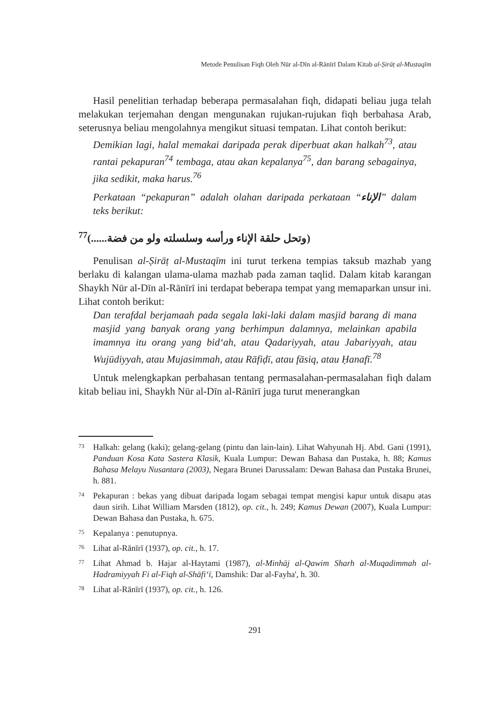Metode Penulisan Fiqh Oleh Nūr al-Dīn al-Rānīrī Dalam Kitab al-Ṣirāṭ al-Mustaqīm
Hasil penelitian terhadap beberapa permasalahan fiqh, didapati beliau juga telah melakukan terjemahan dengan mengunakan rujukan-rujukan fiqh berbahasa Arab, seterusnya beliau mengolahnya mengikut situasi tempatan. Lihat contoh berikut:
Demikian lagi, halal memakai daripada perak diperbuat akan halkah<sup>73</sup>, atau rantai pekapuran<sup>74</sup> tembaga, atau akan kepalanya<sup>75</sup>, dan barang sebagainya, jika sedikit, maka harus.<sup>76</sup>
Perkataan “pekapuran” adalah olahan daripada perkataan “الإناء” dalam teks berikut:
(وتحل حلقة الإناء ورأسه وسلسلته ولو من فضة......)<sup>77</sup>
Penulisan al-Ṣirāṭ al-Mustaqīm ini turut terkena tempias taksub mazhab yang berlaku di kalangan ulama-ulama mazhab pada zaman taqlid. Dalam kitab karangan Shaykh Nūr al-Dīn al-Rānīrī ini terdapat beberapa tempat yang memaparkan unsur ini. Lihat contoh berikut:
Dan terafdal berjamaah pada segala laki-laki dalam masjid barang di mana masjid yang banyak orang yang berhimpun dalamnya, melainkan apabila imamnya itu orang yang bid‘ah, atau Qadariyyah, atau Jabariyyah, atau Wujūdiyyah, atau Mujasimmah, atau Rāfiḍī, atau fāsiq, atau Ḥanafī.<sup>78</sup>
Untuk melengkapkan perbahasan tentang permasalahan-permasalahan fiqh dalam kitab beliau ini, Shaykh Nūr al-Dīn al-Rānīrī juga turut menerangkan
73
Halkah: gelang (kaki); gelang-gelang (pintu dan lain-lain). Lihat Wahyunah Hj. Abd. Gani (1991), Panduan Kosa Kata Sastera Klasik, Kuala Lumpur: Dewan Bahasa dan Pustaka, h. 88; Kamus Bahasa Melayu Nusantara (2003), Negara Brunei Darussalam: Dewan Bahasa dan Pustaka Brunei, h. 881.
74
Pekapuran : bekas yang dibuat daripada logam sebagai tempat mengisi kapur untuk disapu atas daun sirih. Lihat William Marsden (1812), op. cit., h. 249; Kamus Dewan (2007), Kuala Lumpur: Dewan Bahasa dan Pustaka, h. 675.
75
Kepalanya : penutupnya.
76
Lihat al-Rānīrī (1937), op. cit., h. 17.
77
Lihat Ahmad b. Hajar al-Haytami (1987), al-Minhāj al-Qawim Sharh al-Muqadimmah al-Hadramiyyah Fi al-Fiqh al-Shāfi‘ī, Damshik: Dar al-Fayha', h. 30.
78
Lihat al-Rānīrī (1937), op. cit., h. 126.
291